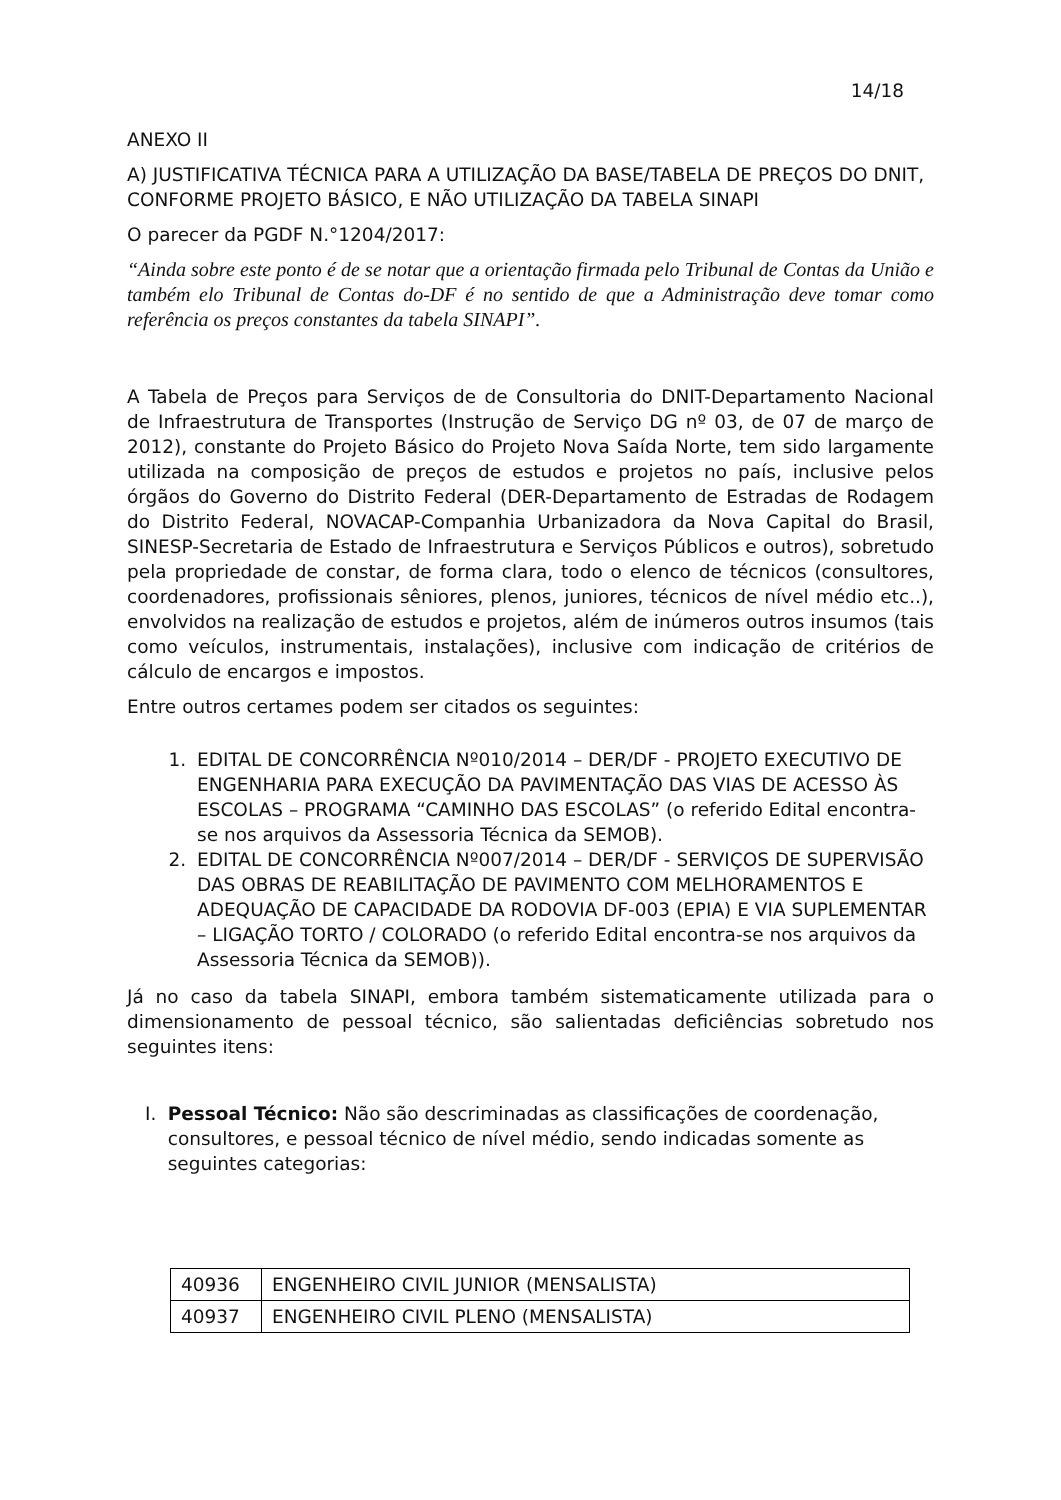14/18
ANEXO II
A) JUSTIFICATIVA TÉCNICA PARA A UTILIZAÇÃO DA BASE/TABELA DE PREÇOS DO DNIT, CONFORME PROJETO BÁSICO, E NÃO UTILIZAÇÃO DA TABELA SINAPI
O parecer da PGDF N.°1204/2017:
“Ainda sobre este ponto é de se notar que a orientação firmada pelo Tribunal de Contas da União e também elo Tribunal de Contas do-DF é no sentido de que a Administração deve tomar como referência os preços constantes da tabela SINAPI”.
A Tabela de Preços para Serviços de de Consultoria do DNIT-Departamento Nacional de Infraestrutura de Transportes (Instrução de Serviço DG nº 03, de 07 de março de 2012), constante do Projeto Básico do Projeto Nova Saída Norte, tem sido largamente utilizada na composição de preços de estudos e projetos no país, inclusive pelos órgãos do Governo do Distrito Federal (DER-Departamento de Estradas de Rodagem do Distrito Federal, NOVACAP-Companhia Urbanizadora da Nova Capital do Brasil, SINESP-Secretaria de Estado de Infraestrutura e Serviços Públicos e outros), sobretudo pela propriedade de constar, de forma clara, todo o elenco de técnicos (consultores, coordenadores, profissionais sêniores, plenos, juniores, técnicos de nível médio etc..), envolvidos na realização de estudos e projetos, além de inúmeros outros insumos (tais como veículos, instrumentais, instalações), inclusive com indicação de critérios de cálculo de encargos e impostos.
Entre outros certames podem ser citados os seguintes:
1. EDITAL DE CONCORRÊNCIA Nº010/2014 – DER/DF - PROJETO EXECUTIVO DE ENGENHARIA PARA EXECUÇÃO DA PAVIMENTAÇÃO DAS VIAS DE ACESSO ÀS ESCOLAS – PROGRAMA “CAMINHO DAS ESCOLAS” (o referido Edital encontra-se nos arquivos da Assessoria Técnica da SEMOB).
2. EDITAL DE CONCORRÊNCIA Nº007/2014 – DER/DF - SERVIÇOS DE SUPERVISÃO DAS OBRAS DE REABILITAÇÃO DE PAVIMENTO COM MELHORAMENTOS E ADEQUAÇÃO DE CAPACIDADE DA RODOVIA DF-003 (EPIA) E VIA SUPLEMENTAR – LIGAÇÃO TORTO / COLORADO (o referido Edital encontra-se nos arquivos da Assessoria Técnica da SEMOB)).
Já no caso da tabela SINAPI, embora também sistematicamente utilizada para o dimensionamento de pessoal técnico, são salientadas deficiências sobretudo nos seguintes itens:
I. Pessoal Técnico: Não são descriminadas as classificações de coordenação, consultores, e pessoal técnico de nível médio, sendo indicadas somente as seguintes categorias:
| 40936 | ENGENHEIRO CIVIL JUNIOR (MENSALISTA) |
| 40937 | ENGENHEIRO CIVIL PLENO (MENSALISTA) |